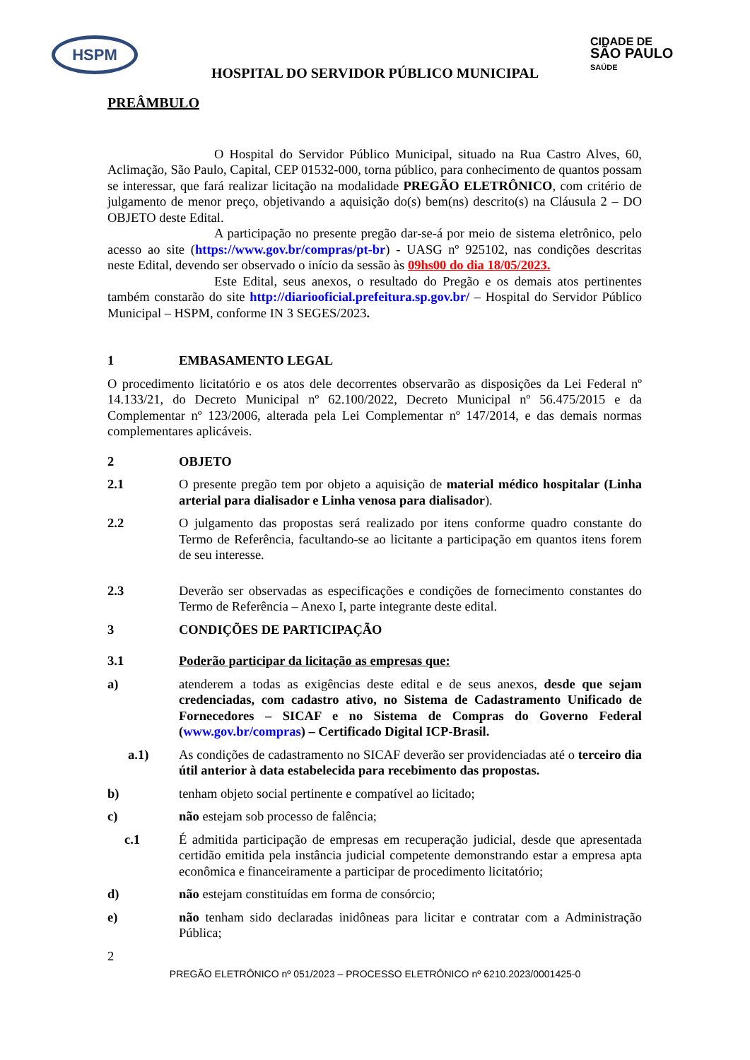HSPM
CIDADE DE
SÃO PAULO
SAÚDE
HOSPITAL DO SERVIDOR PÚBLICO MUNICIPAL
PREÂMBULO
O Hospital do Servidor Público Municipal, situado na Rua Castro Alves, 60, Aclimação, São Paulo, Capital, CEP 01532-000, torna público, para conhecimento de quantos possam se interessar, que fará realizar licitação na modalidade PREGÃO ELETRÔNICO, com critério de julgamento de menor preço, objetivando a aquisição do(s) bem(ns) descrito(s) na Cláusula 2 – DO OBJETO deste Edital.
A participação no presente pregão dar-se-á por meio de sistema eletrônico, pelo acesso ao site (https://www.gov.br/compras/pt-br) - UASG nº 925102, nas condições descritas neste Edital, devendo ser observado o início da sessão às 09hs00 do dia 18/05/2023.
Este Edital, seus anexos, o resultado do Pregão e os demais atos pertinentes também constarão do site http://diariooficial.prefeitura.sp.gov.br/ – Hospital do Servidor Público Municipal – HSPM, conforme IN 3 SEGES/2023.
1 EMBASAMENTO LEGAL
O procedimento licitatório e os atos dele decorrentes observarão as disposições da Lei Federal nº 14.133/21, do Decreto Municipal nº 62.100/2022, Decreto Municipal nº 56.475/2015 e da Complementar nº 123/2006, alterada pela Lei Complementar nº 147/2014, e das demais normas complementares aplicáveis.
2 OBJETO
2.1 O presente pregão tem por objeto a aquisição de material médico hospitalar (Linha arterial para dialisador e Linha venosa para dialisador).
2.2 O julgamento das propostas será realizado por itens conforme quadro constante do Termo de Referência, facultando-se ao licitante a participação em quantos itens forem de seu interesse.
2.3 Deverão ser observadas as especificações e condições de fornecimento constantes do Termo de Referência – Anexo I, parte integrante deste edital.
3 CONDIÇÕES DE PARTICIPAÇÃO
3.1 Poderão participar da licitação as empresas que:
a) atenderem a todas as exigências deste edital e de seus anexos, desde que sejam credenciadas, com cadastro ativo, no Sistema de Cadastramento Unificado de Fornecedores – SICAF e no Sistema de Compras do Governo Federal (www.gov.br/compras) – Certificado Digital ICP-Brasil.
a.1) As condições de cadastramento no SICAF deverão ser providenciadas até o terceiro dia útil anterior à data estabelecida para recebimento das propostas.
b) tenham objeto social pertinente e compatível ao licitado;
c) não estejam sob processo de falência;
c.1 É admitida participação de empresas em recuperação judicial, desde que apresentada certidão emitida pela instância judicial competente demonstrando estar a empresa apta econômica e financeiramente a participar de procedimento licitatório;
d) não estejam constituídas em forma de consórcio;
e) não tenham sido declaradas inidôneas para licitar e contratar com a Administração Pública;
2
PREGÃO ELETRÔNICO nº 051/2023 – PROCESSO ELETRÔNICO nº 6210.2023/0001425-0